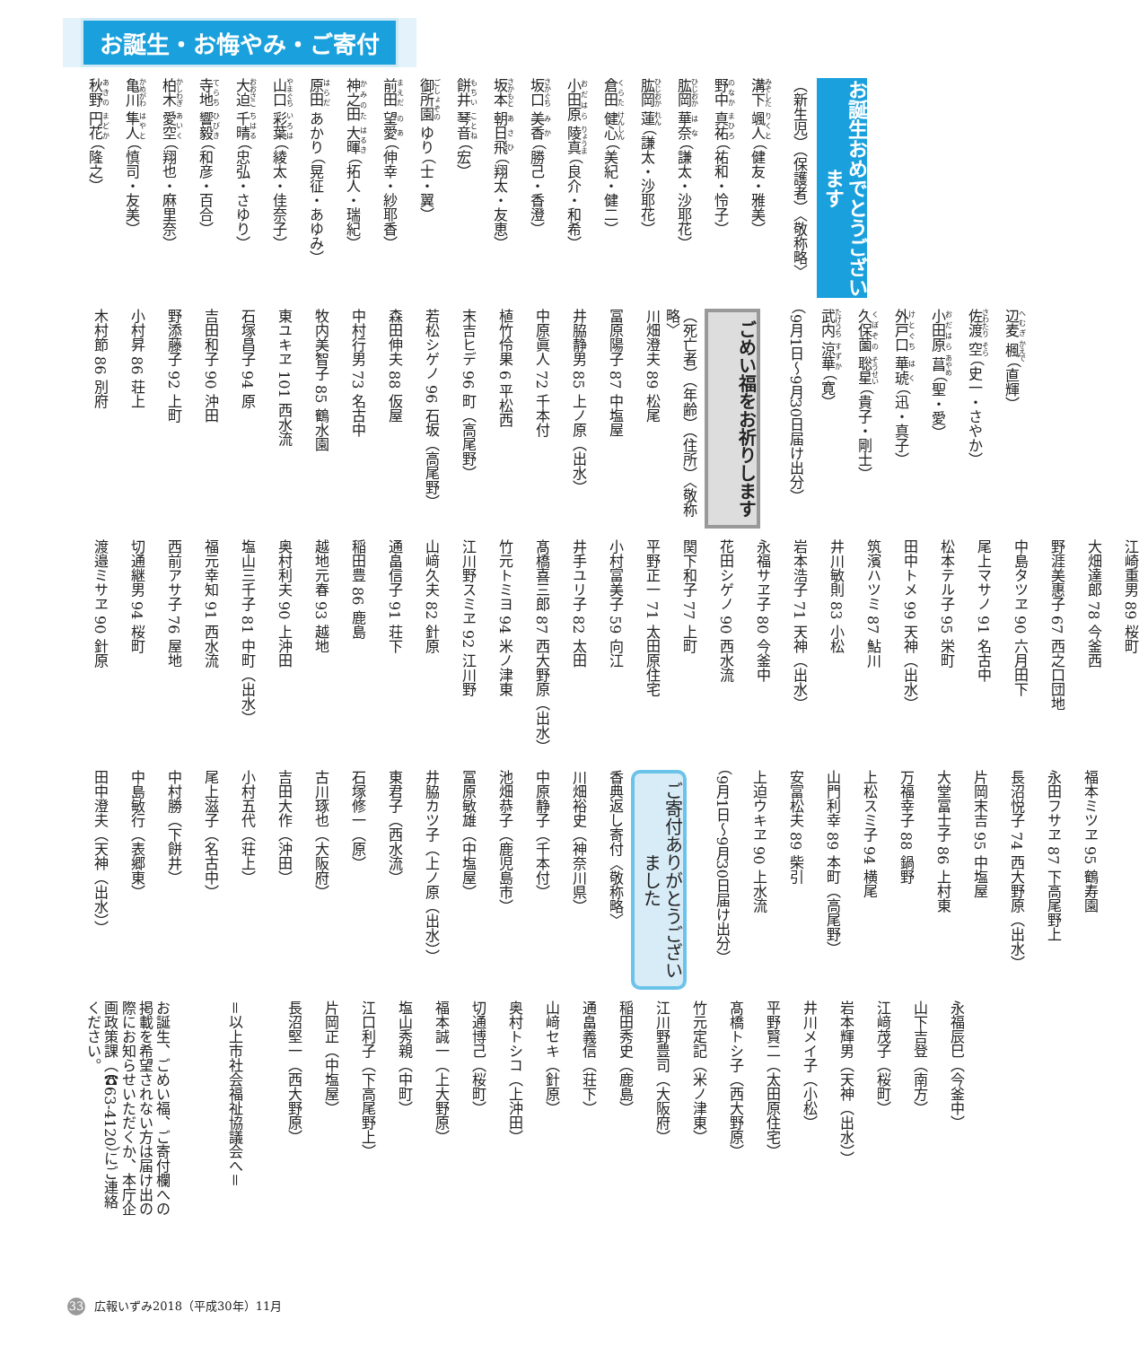お誕生・お悔やみ・ご寄付
お誕生おめでとうございます
（新生児）（保護者）〈敬称略〉
溝下 颯人 （健友・雅美）
野中 真祐 （祐和・怜子）
肱岡 華奈 （謙太・沙耶花）
肱岡 蓮 （謙太・沙耶花）
倉田 健心 （美紀・健二）
小田原 陵真 （良介・和希）
坂口 美香 （勝己・香澄）
坂本 朝日飛 （翔太・友恵）
餅井 琴音 （宏）
御所園 ゆり （士・翼）
前田 望愛 （伸幸・紗耶香）
神之田 大暉 （拓人・瑞紀）
原田 あかり （晃征・あゆみ）
山口 彩葉 （綾太・佳奈子）
大迫 千晴 （忠弘・さゆり）
寺地 響毅 （和彦・百合）
柏木 愛空 （翔也・麻里奈）
亀川 隼人 （慎司・友美）
秋野 円花 （隆之）
辺麦 楓 （直輝）
佐渡 空 （史一・さやか）
小田原 菖 （聖・愛）
外戸口 華琥 （迅・真子）
久保薗 聡星 （貴子・剛士）
武内 涼華 （寛）
（9月1日～9月30日届け出分）
ごめい福をお祈りします
（死亡者）（年齢）（住所）〈敬称略〉
川畑澄夫 89 松尾
冨原陽子 87 中塩屋
井脇静男 85 上ノ原（出水）
中原眞人 72 千本付
植竹伶果 6 平松西
末吉ヒデ 96 町（高尾野）
若松シゲノ 96 石坂（高尾野）
森田伸夫 88 仮屋
中村行男 73 名古中
牧内美智子 85 鶴水園
東ユキヱ 101 西水流
石塚昌子 94 原
吉田和子 90 沖田
野添藤子 92 上町
小村昇 86 荘上
木村節 86 別府
江崎重男 89 桜町
大畑達郎 78 今釜西
野涯美惠子 67 西之口団地
中島タツヱ 90 六月田下
尾上マサノ 91 名古中
松本テル子 95 栄町
田中トメ 99 天神（出水）
筑濱ハツミ 87 鮎川
井川敏則 83 小松
岩本浩子 71 天神（出水）
永福サヱ子 80 今釜中
花田シゲノ 90 西水流
関下和子 77 上町
平野正一 71 太田原住宅
小村富美子 59 向江
井手ユリ子 82 太田
髙橋喜三郎 87 西大野原（出水）
竹元トミヨ 94 米ノ津東
江川野スミヱ 92 江川野
山﨑久夫 82 針原
通畠信子 91 荘下
稲田豊 86 鹿島
越地元春 93 越地
奥村利夫 90 上沖田
塩山三千子 81 中町（出水）
福元幸知 91 西水流
西前アサ子 76 屋地
切通継男 94 桜町
渡邉ミサヱ 90 針原
福本ミツヱ 95 鶴寿園
永田フサヱ 87 下高尾野上
長沼悦子 74 西大野原（出水）
片岡末吉 95 中塩屋
大堂冨士子 86 上村東
万福幸子 88 鍋野
上松スミ子 94 横尾
山門利幸 89 本町（高尾野）
安富松夫 89 柴引
上迫ウキヱ 90 上水流
（9月1日～9月30日届け出分）
ご寄付ありがとうございました
香典返し寄付〈敬称略〉
川畑裕史（神奈川県）
中原静子（千本付）
池畑恭子（鹿児島市）
冨原敏雄（中塩屋）
井脇カツ子（上ノ原（出水））
東君子（西水流）
石塚修一（原）
古川琢也（大阪府）
吉田大作（沖田）
小村五代（荘上）
尾上滋子（名古中）
中村勝（下餅井）
中島敏行（表郷東）
田中澄夫（天神（出水））
永福辰巳（今釜中）
山下吉登（南方）
江﨑茂子（桜町）
岩本輝男（天神（出水））
井川メイ子（小松）
平野賢二（太田原住宅）
髙橋トシ子（西大野原）
竹元定記（米ノ津東）
江川野豊司（大阪府）
稲田秀史（鹿島）
通畠義信（荘下）
山﨑セキ（針原）
奥村トシコ（上沖田）
切通博己（桜町）
福本誠一（上大野原）
塩山秀親（中町）
江口利子（下高尾野上）
片岡正（中塩屋）
長沼堅一（西大野原）
＝以上市社会福祉協議会へ＝
お誕生、ごめい福、ご寄付欄への掲載を希望されない方は届け出の際にお知らせいただくか、本庁企画政策課（☎63‐4120）にご連絡ください。
33 広報いずみ2018（平成30年）11月